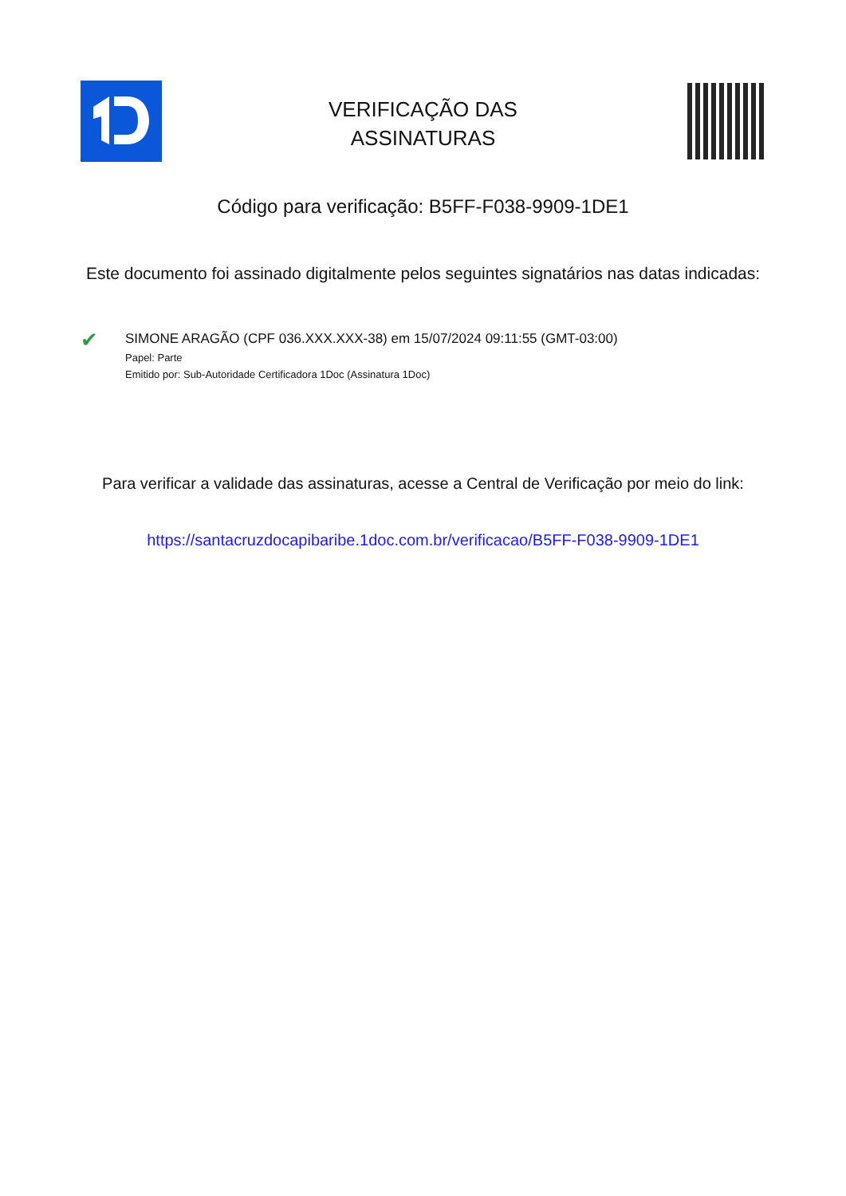VERIFICAÇÃO DAS
ASSINATURAS
Código para verificação: B5FF-F038-9909-1DE1
Este documento foi assinado digitalmente pelos seguintes signatários nas datas indicadas:
✔
SIMONE ARAGÃO (CPF 036.XXX.XXX-38) em 15/07/2024 09:11:55 (GMT-03:00)
Papel: Parte
Emitido por: Sub-Autoridade Certificadora 1Doc (Assinatura 1Doc)
Para verificar a validade das assinaturas, acesse a Central de Verificação por meio do link:
https://santacruzdocapibaribe.1doc.com.br/verificacao/B5FF-F038-9909-1DE1